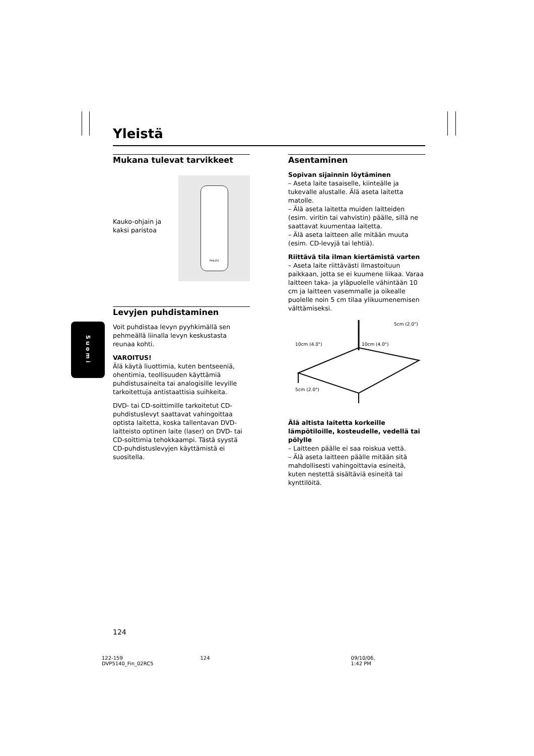Yleistä
Mukana tulevat tarvikkeet
Kauko-ohjain ja
kaksi paristoa
PHILIPS
Levyjen puhdistaminen
Voit puhdistaa levyn pyyhkimällä sen pehmeällä liinalla levyn keskustasta reunaa kohti.
VAROITUS!
Älä käytä liuottimia, kuten bentseeniä, ohentimia, teollisuuden käyttämiä puhdistusaineita tai analogisille levyille tarkoitettuja antistaattisia suihkeita.
DVD- tai CD-soittimille tarkoitetut CD-puhdistuslevyt saattavat vahingoittaa optista laitetta, koska tallentavan DVD-laitteisto optinen laite (laser) on DVD- tai CD-soittimia tehokkaampi. Tästä syystä CD-puhdistuslevyjen käyttämistä ei suositella.
Asentaminen
Sopivan sijainnin löytäminen
– Aseta laite tasaiselle, kiinteälle ja tukevalle alustalle. Älä aseta laitetta matolle.
– Älä aseta laitetta muiden laitteiden (esim. viritin tai vahvistin) päälle, sillä ne saattavat kuumentaa laitetta.
– Älä aseta laitteen alle mitään muuta (esim. CD-levyjä tai lehtiä).
Riittävä tila ilman kiertämistä varten
– Aseta laite riittävästi ilmastoituun paikkaan, jotta se ei kuumene liikaa. Varaa laitteen taka- ja yläpuolelle vähintään 10 cm ja laitteen vasemmalle ja oikealle puolelle noin 5 cm tilaa ylikuumenemisen välttämiseksi.
5cm (2.0")
10cm (4.0") 10cm (4.0")
5cm (2.0")
Älä altista laitetta korkeille lämpötiloille, kosteudelle, vedellä tai pölylle
– Laitteen päälle ei saa roiskua vettä.
– Älä aseta laitteen päälle mitään sitä mahdollisesti vahingoittavia esineitä, kuten nestettä sisältäviä esineitä tai kynttilöitä.
Suomi
124
122-159 DVP5140_Fin_02RC5 124 09/10/06, 1:42 PM